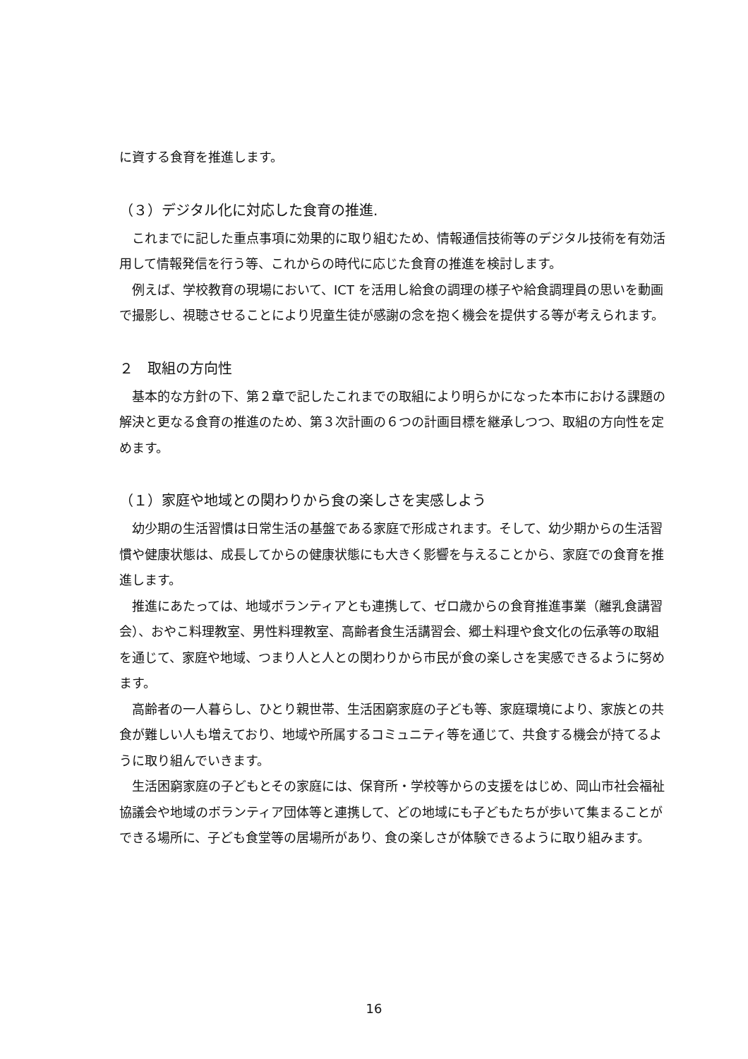に資する食育を推進します。
（３）デジタル化に対応した食育の推進.
これまでに記した重点事項に効果的に取り組むため、情報通信技術等のデジタル技術を有効活用して情報発信を行う等、これからの時代に応じた食育の推進を検討します。
例えば、学校教育の現場において、ICT を活用し給食の調理の様子や給食調理員の思いを動画で撮影し、視聴させることにより児童生徒が感謝の念を抱く機会を提供する等が考えられます。
２　取組の方向性
基本的な方針の下、第２章で記したこれまでの取組により明らかになった本市における課題の解決と更なる食育の推進のため、第３次計画の６つの計画目標を継承しつつ、取組の方向性を定めます。
（１）家庭や地域との関わりから食の楽しさを実感しよう
幼少期の生活習慣は日常生活の基盤である家庭で形成されます。そして、幼少期からの生活習慣や健康状態は、成長してからの健康状態にも大きく影響を与えることから、家庭での食育を推進します。
推進にあたっては、地域ボランティアとも連携して、ゼロ歳からの食育推進事業（離乳食講習会）、おやこ料理教室、男性料理教室、高齢者食生活講習会、郷土料理や食文化の伝承等の取組を通じて、家庭や地域、つまり人と人との関わりから市民が食の楽しさを実感できるように努めます。
高齢者の一人暮らし、ひとり親世帯、生活困窮家庭の子ども等、家庭環境により、家族との共食が難しい人も増えており、地域や所属するコミュニティ等を通じて、共食する機会が持てるように取り組んでいきます。
生活困窮家庭の子どもとその家庭には、保育所・学校等からの支援をはじめ、岡山市社会福祉協議会や地域のボランティア団体等と連携して、どの地域にも子どもたちが歩いて集まることができる場所に、子ども食堂等の居場所があり、食の楽しさが体験できるように取り組みます。
16